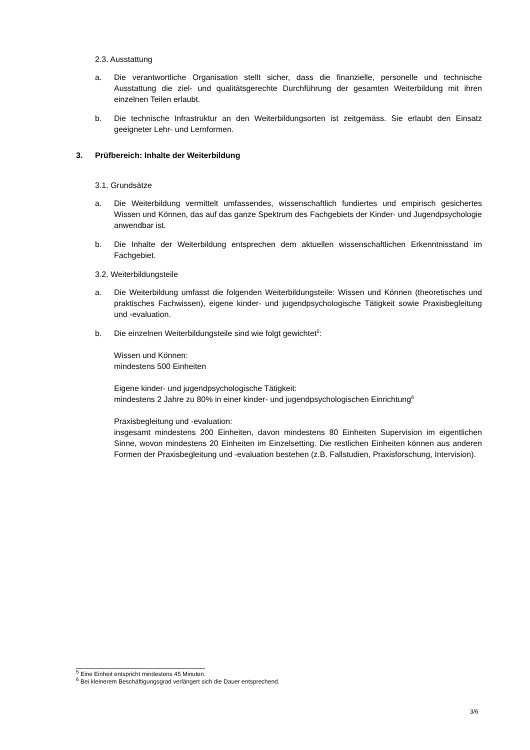2.3. Ausstattung
a. Die verantwortliche Organisation stellt sicher, dass die finanzielle, personelle und technische Ausstattung die ziel- und qualitätsgerechte Durchführung der gesamten Weiterbildung mit ihren einzelnen Teilen erlaubt.
b. Die technische Infrastruktur an den Weiterbildungsorten ist zeitgemäss. Sie erlaubt den Einsatz geeigneter Lehr- und Lernformen.
3. Prüfbereich: Inhalte der Weiterbildung
3.1. Grundsätze
a. Die Weiterbildung vermittelt umfassendes, wissenschaftlich fundiertes und empirisch gesichertes Wissen und Können, das auf das ganze Spektrum des Fachgebiets der Kinder- und Jugendpsychologie anwendbar ist.
b. Die Inhalte der Weiterbildung entsprechen dem aktuellen wissenschaftlichen Erkenntnisstand im Fachgebiet.
3.2. Weiterbildungsteile
a. Die Weiterbildung umfasst die folgenden Weiterbildungsteile: Wissen und Können (theoretisches und praktisches Fachwissen), eigene kinder- und jugendpsychologische Tätigkeit sowie Praxisbegleitung und -evaluation.
b. Die einzelnen Weiterbildungsteile sind wie folgt gewichtet<sup>5</sup>:
Wissen und Können:
mindestens 500 Einheiten
Eigene kinder- und jugendpsychologische Tätigkeit:
mindestens 2 Jahre zu 80% in einer kinder- und jugendpsychologischen Einrichtung<sup>6</sup>
Praxisbegleitung und -evaluation:
insgesamt mindestens 200 Einheiten, davon mindestens 80 Einheiten Supervision im eigentlichen Sinne, wovon mindestens 20 Einheiten im Einzelsetting. Die restlichen Einheiten können aus anderen Formen der Praxisbegleitung und -evaluation bestehen (z.B. Fallstudien, Praxisforschung, Intervision).
<sup>5</sup> Eine Einheit entspricht mindestens 45 Minuten.
<sup>6</sup> Bei kleinerem Beschäftigungsgrad verlängert sich die Dauer entsprechend.
3/6